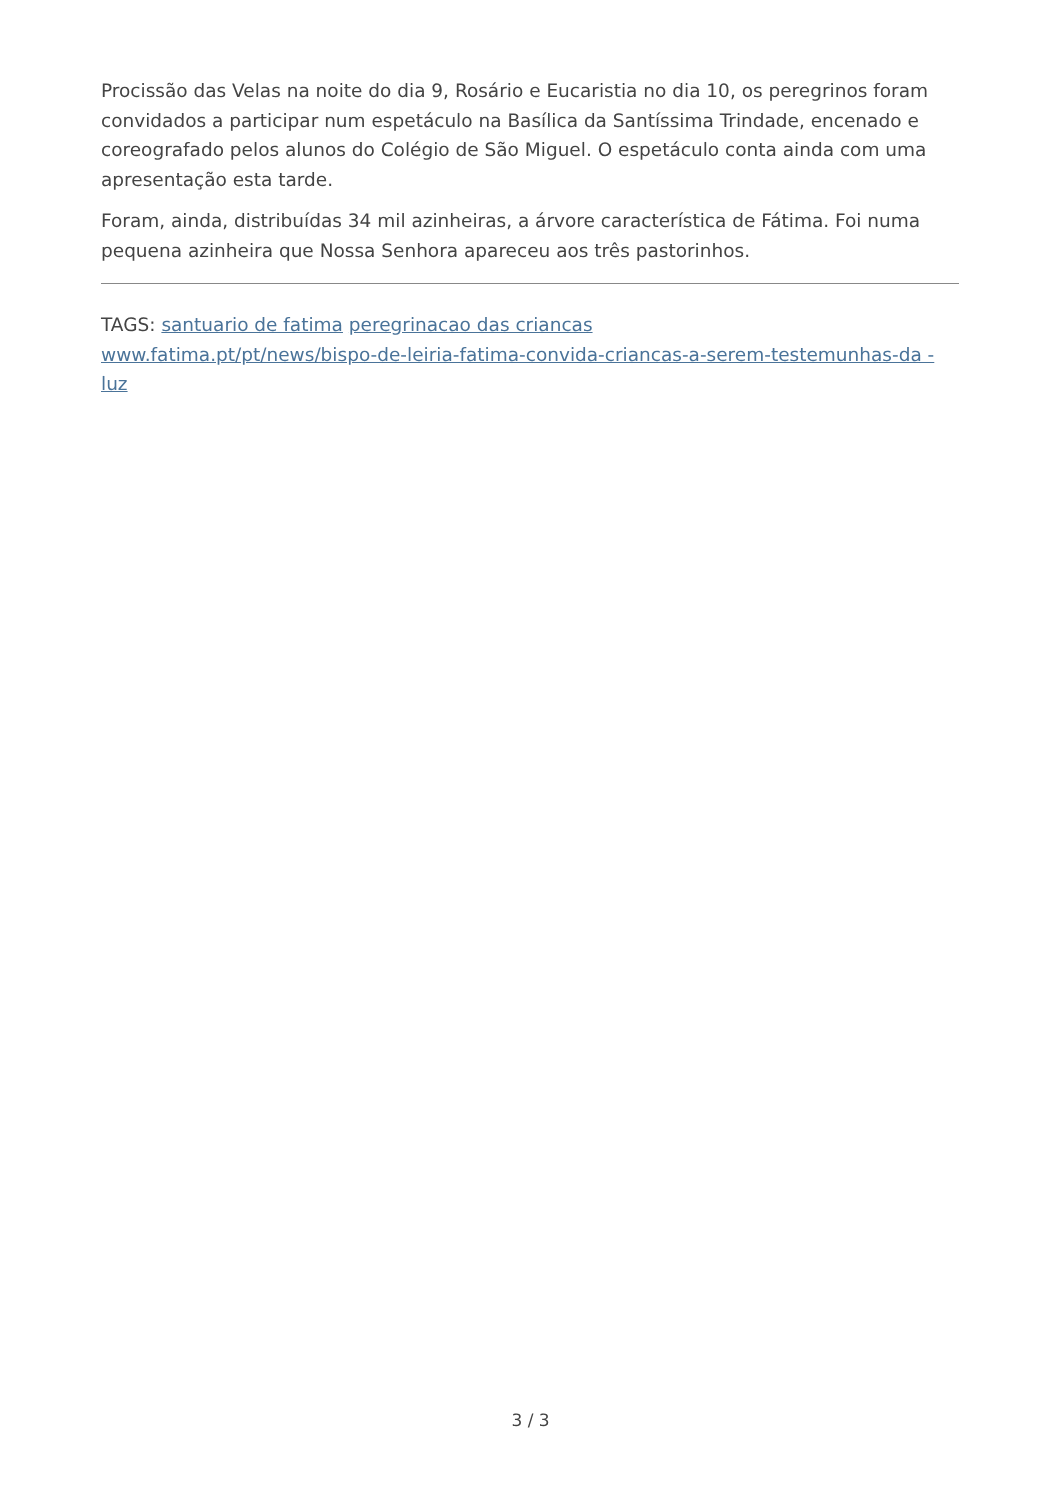Procissão das Velas na noite do dia 9, Rosário e Eucaristia no dia 10, os peregrinos foram convidados a participar num espetáculo na Basílica da Santíssima Trindade, encenado e coreografado pelos alunos do Colégio de São Miguel. O espetáculo conta ainda com uma apresentação esta tarde.
Foram, ainda, distribuídas 34 mil azinheiras, a árvore característica de Fátima. Foi numa pequena azinheira que Nossa Senhora apareceu aos três pastorinhos.
TAGS: santuario de fatima peregrinacao das criancas
www.fatima.pt/pt/news/bispo-de-leiria-fatima-convida-criancas-a-serem-testemunhas-da -luz
3 / 3